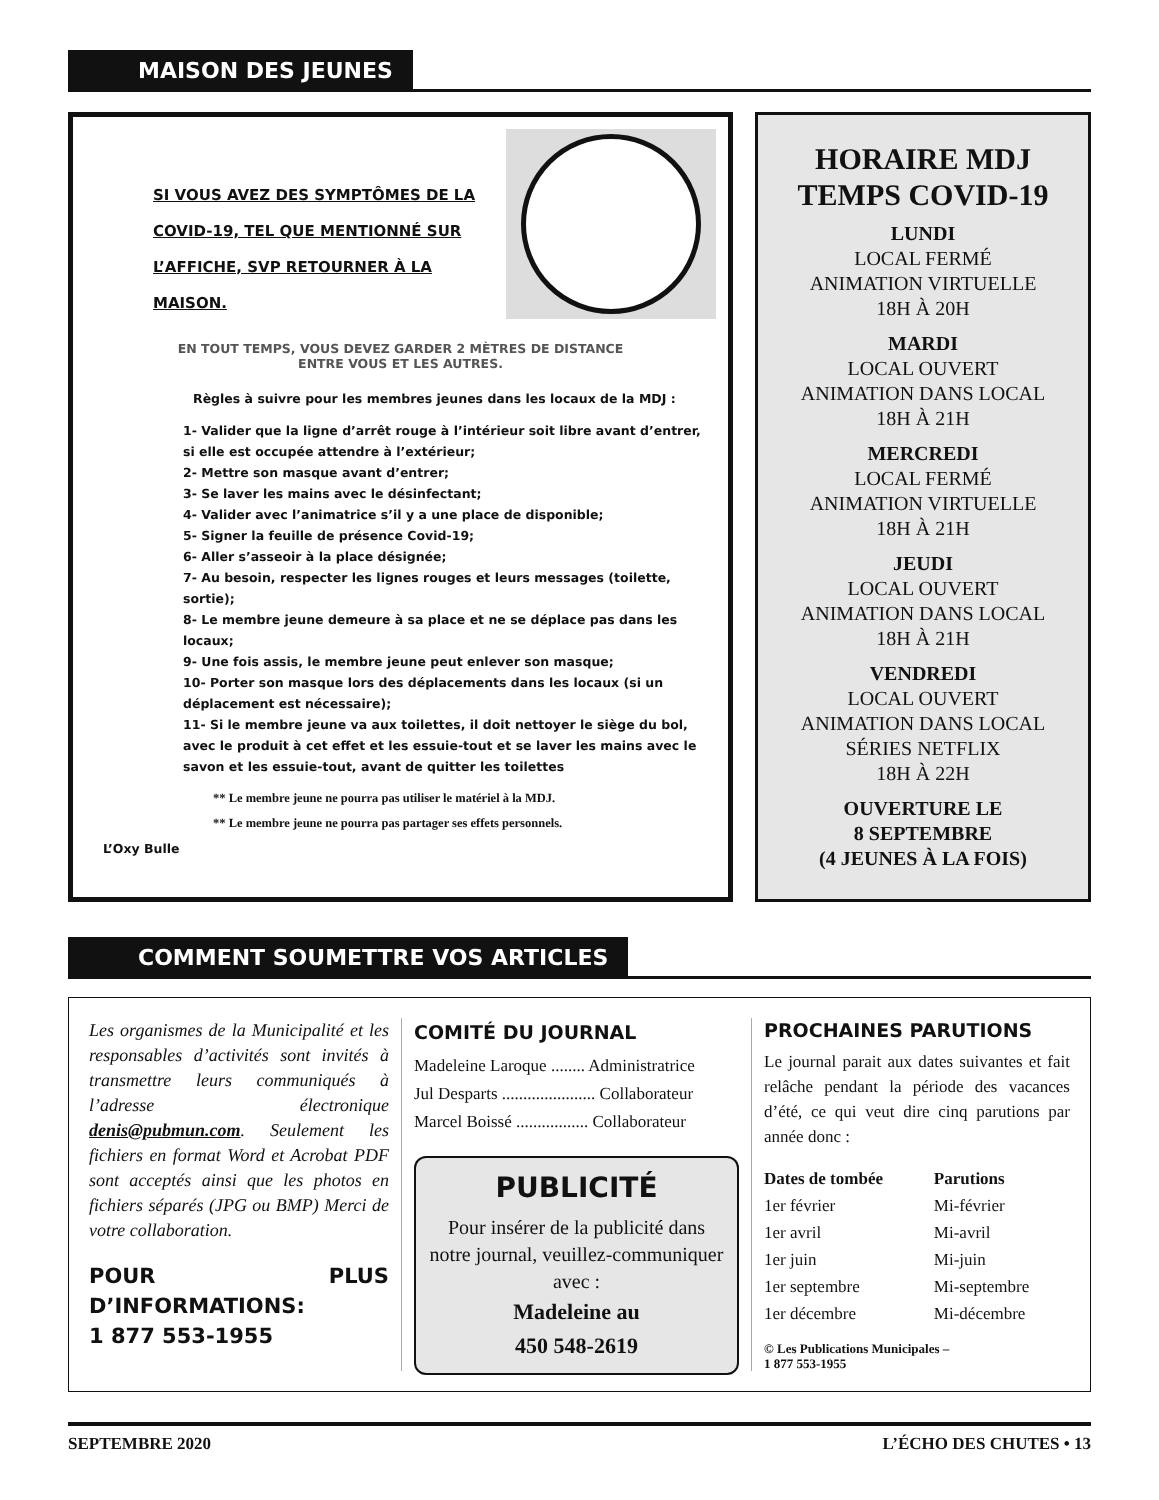MAISON DES JEUNES
SI VOUS AVEZ DES SYMPTÔMES DE LA COVID-19, TEL QUE MENTIONNÉ SUR L’AFFICHE, SVP RETOURNER À LA MAISON.
EN TOUT TEMPS, VOUS DEVEZ GARDER 2 MÈTRES DE DISTANCE
ENTRE VOUS ET LES AUTRES.
Règles à suivre pour les membres jeunes dans les locaux de la MDJ :
1- Valider que la ligne d’arrêt rouge à l’intérieur soit libre avant d’entrer, si elle est occupée attendre à l’extérieur;
2- Mettre son masque avant d’entrer;
3- Se laver les mains avec le désinfectant;
4- Valider avec l’animatrice s’il y a une place de disponible;
5- Signer la feuille de présence Covid-19;
6- Aller s’asseoir à la place désignée;
7- Au besoin, respecter les lignes rouges et leurs messages (toilette, sortie);
8- Le membre jeune demeure à sa place et ne se déplace pas dans les locaux;
9- Une fois assis, le membre jeune peut enlever son masque;
10- Porter son masque lors des déplacements dans les locaux (si un déplacement est nécessaire);
11- Si le membre jeune va aux toilettes, il doit nettoyer le siège du bol, avec le produit à cet effet et les essuie-tout et se laver les mains avec le savon et les essuie-tout, avant de quitter les toilettes
** Le membre jeune ne pourra pas utiliser le matériel à la MDJ.
** Le membre jeune ne pourra pas partager ses effets personnels.
L’Oxy Bulle
HORAIRE MDJ
TEMPS COVID-19
LUNDI
LOCAL FERMÉ
ANIMATION VIRTUELLE
18H À 20H
MARDI
LOCAL OUVERT
ANIMATION DANS LOCAL
18H À 21H
MERCREDI
LOCAL FERMÉ
ANIMATION VIRTUELLE
18H À 21H
JEUDI
LOCAL OUVERT
ANIMATION DANS LOCAL
18H À 21H
VENDREDI
LOCAL OUVERT
ANIMATION DANS LOCAL
SÉRIES NETFLIX
18H À 22H
OUVERTURE LE
8 SEPTEMBRE
(4 JEUNES À LA FOIS)
COMMENT SOUMETTRE VOS ARTICLES
Les organismes de la Municipalité et les responsables d’activités sont invités à transmettre leurs communiqués à l’adresse électronique denis@pubmun.com. Seulement les fichiers en format Word et Acrobat PDF sont acceptés ainsi que les photos en fichiers séparés (JPG ou BMP) Merci de votre collaboration.
POUR PLUS D’INFORMATIONS:
1 877 553-1955
COMITÉ DU JOURNAL
Madeleine Laroque ........ Administratrice
Jul Desparts ...................... Collaborateur
Marcel Boissé ................. Collaborateur
PUBLICITÉ
Pour insérer de la publicité dans notre journal, veuillez-communiquer avec :
Madeleine au
450 548-2619
PROCHAINES PARUTIONS
Le journal parait aux dates suivantes et fait relâche pendant la période des vacances d’été, ce qui veut dire cinq parutions par année donc :
| Dates de tombée | Parutions |
| --- | --- |
| 1er février | Mi-février |
| 1er avril | Mi-avril |
| 1er juin | Mi-juin |
| 1er septembre | Mi-septembre |
| 1er décembre | Mi-décembre |
© Les Publications Municipales –
1 877 553-1955
SEPTEMBRE 2020 L’ÉCHO DES CHUTES • 13